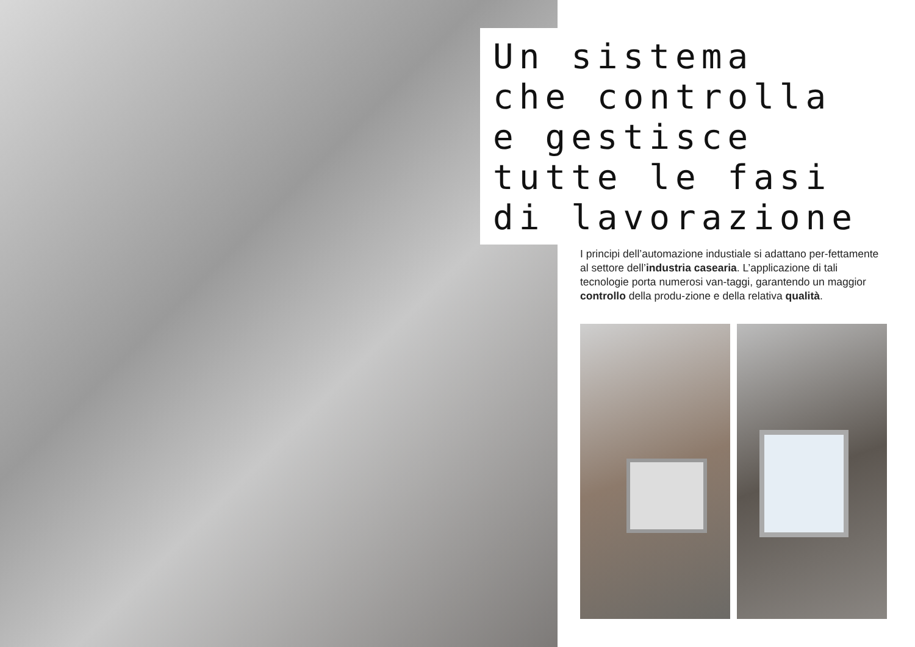Un sistema
che controlla
e gestisce
tutte le fasi
di lavorazione
I principi dell’automazione industiale si adattano per-fettamente al settore dell’industria casearia. L’applicazione di tali tecnologie porta numerosi van-taggi, garantendo un maggior controllo della produ-zione e della relativa qualità.